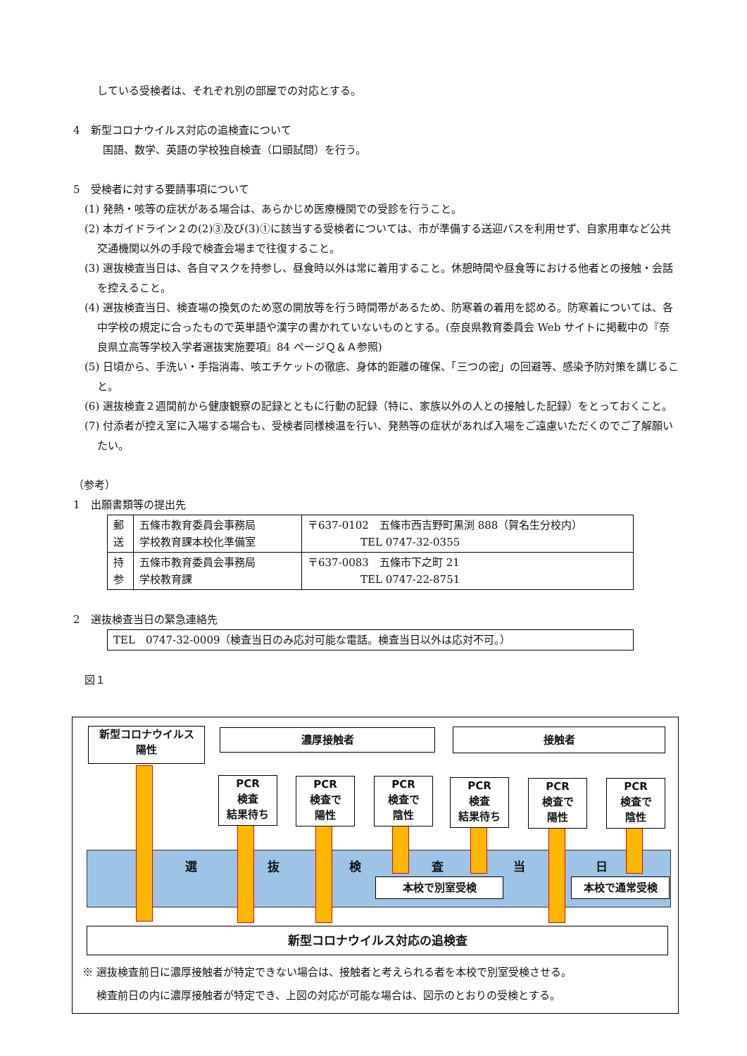している受検者は、それぞれ別の部屋での対応とする。
4　新型コロナウイルス対応の追検査について
国語、数学、英語の学校独自検査（口頭試問）を行う。
5　受検者に対する要請事項について
(1) 発熱・咳等の症状がある場合は、あらかじめ医療機関での受診を行うこと。
(2) 本ガイドライン２の(2)③及び(3)①に該当する受検者については、市が準備する送迎バスを利用せず、自家用車など公共交通機関以外の手段で検査会場まで往復すること。
(3) 選抜検査当日は、各自マスクを持参し、昼食時以外は常に着用すること。休憩時間や昼食等における他者との接触・会話を控えること。
(4) 選抜検査当日、検査場の換気のため窓の開放等を行う時間帯があるため、防寒着の着用を認める。防寒着については、各中学校の規定に合ったもので英単語や漢字の書かれていないものとする。(奈良県教育委員会 Web サイトに掲載中の『奈良県立高等学校入学者選抜実施要項』84 ページＱ＆Ａ参照)
(5) 日頃から、手洗い・手指消毒、咳エチケットの徹底、身体的距離の確保、「三つの密」の回避等、感染予防対策を講じること。
(6) 選抜検査２週間前から健康観察の記録とともに行動の記録（特に、家族以外の人との接触した記録）をとっておくこと。
(7) 付添者が控え室に入場する場合も、受検者同様検温を行い、発熱等の症状があれば入場をご遠慮いただくのでご了解願いたい。
（参考）
1　出願書類等の提出先
| 郵 送 | 五條市教育委員会事務局 学校教育課本校化準備室 | 〒637-0102 五條市西吉野町黒渕 888（賀名生分校内） TEL 0747-32-0355 |
| 持 参 | 五條市教育委員会事務局 学校教育課 | 〒637-0083 五條市下之町 21 TEL 0747-22-8751 |
2　選抜検査当日の緊急連絡先
| TEL 0747-32-0009（検査当日のみ応対可能な電話。検査当日以外は応対不可。） |
図１
新型コロナウイルス
陽性
濃厚接触者 接触者
PCR
検査
結果待ち
PCR
検査で
陽性
PCR
検査で
陰性
PCR
検査
結果待ち
PCR
検査で
陽性
PCR
検査で
陰性
選 抜 検 査 当 日
本校で別室受検 本校で通常受検
新型コロナウイルス対応の追検査
※ 選抜検査前日に濃厚接触者が特定できない場合は、接触者と考えられる者を本校で別室受検させる。
　 検査前日の内に濃厚接触者が特定でき、上図の対応が可能な場合は、図示のとおりの受検とする。